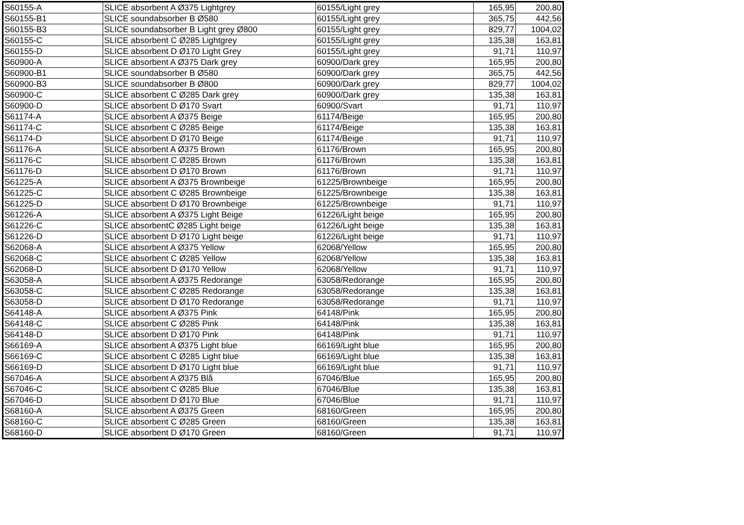| S60155-A | SLICE absorbent A Ø375 Lightgrey | 60155/Light grey | 165,95 | 200,80 |
| S60155-B1 | SLICE soundabsorber B Ø580 | 60155/Light grey | 365,75 | 442,56 |
| S60155-B3 | SLICE soundabsorber B Light grey Ø800 | 60155/Light grey | 829,77 | 1004,02 |
| S60155-C | SLICE absorbent C Ø285 Lightgrey | 60155/Light grey | 135,38 | 163,81 |
| S60155-D | SLICE absorbent D Ø170 Light Grey | 60155/Light grey | 91,71 | 110,97 |
| S60900-A | SLICE absorbent A Ø375 Dark grey | 60900/Dark grey | 165,95 | 200,80 |
| S60900-B1 | SLICE soundabsorber B Ø580 | 60900/Dark grey | 365,75 | 442,56 |
| S60900-B3 | SLICE soundabsorber B Ø800 | 60900/Dark grey | 829,77 | 1004,02 |
| S60900-C | SLICE absorbent C Ø285 Dark grey | 60900/Dark grey | 135,38 | 163,81 |
| S60900-D | SLICE absorbent D Ø170 Svart | 60900/Svart | 91,71 | 110,97 |
| S61174-A | SLICE absorbent A Ø375 Beige | 61174/Beige | 165,95 | 200,80 |
| S61174-C | SLICE absorbent C Ø285 Beige | 61174/Beige | 135,38 | 163,81 |
| S61174-D | SLICE absorbent D Ø170 Beige | 61174/Beige | 91,71 | 110,97 |
| S61176-A | SLICE absorbent A Ø375 Brown | 61176/Brown | 165,95 | 200,80 |
| S61176-C | SLICE absorbent C Ø285 Brown | 61176/Brown | 135,38 | 163,81 |
| S61176-D | SLICE absorbent D Ø170 Brown | 61176/Brown | 91,71 | 110,97 |
| S61225-A | SLICE absorbent A Ø375 Brownbeige | 61225/Brownbeige | 165,95 | 200,80 |
| S61225-C | SLICE absorbent C Ø285 Brownbeige | 61225/Brownbeige | 135,38 | 163,81 |
| S61225-D | SLICE absorbent D Ø170 Brownbeige | 61225/Brownbeige | 91,71 | 110,97 |
| S61226-A | SLICE absorbent A Ø375 Light Beige | 61226/Light beige | 165,95 | 200,80 |
| S61226-C | SLICE absorbentC Ø285 Light beige | 61226/Light beige | 135,38 | 163,81 |
| S61226-D | SLICE absorbent D Ø170 Light beige | 61226/Light beige | 91,71 | 110,97 |
| S62068-A | SLICE absorbent A Ø375 Yellow | 62068/Yellow | 165,95 | 200,80 |
| S62068-C | SLICE absorbent C Ø285 Yellow | 62068/Yellow | 135,38 | 163,81 |
| S62068-D | SLICE absorbent D Ø170 Yellow | 62068/Yellow | 91,71 | 110,97 |
| S63058-A | SLICE absorbent A Ø375 Redorange | 63058/Redorange | 165,95 | 200,80 |
| S63058-C | SLICE absorbent C Ø285 Redorange | 63058/Redorange | 135,38 | 163,81 |
| S63058-D | SLICE absorbent D Ø170 Redorange | 63058/Redorange | 91,71 | 110,97 |
| S64148-A | SLICE absorbent A Ø375 Pink | 64148/Pink | 165,95 | 200,80 |
| S64148-C | SLICE absorbent C Ø285 Pink | 64148/Pink | 135,38 | 163,81 |
| S64148-D | SLICE absorbent D Ø170 Pink | 64148/Pink | 91,71 | 110,97 |
| S66169-A | SLICE absorbent A Ø375 Light blue | 66169/Light blue | 165,95 | 200,80 |
| S66169-C | SLICE absorbent C Ø285 Light blue | 66169/Light blue | 135,38 | 163,81 |
| S66169-D | SLICE absorbent D Ø170 Light blue | 66169/Light blue | 91,71 | 110,97 |
| S67046-A | SLICE absorbent A Ø375 Blå | 67046/Blue | 165,95 | 200,80 |
| S67046-C | SLICE absorbent C Ø285 Blue | 67046/Blue | 135,38 | 163,81 |
| S67046-D | SLICE absorbent D Ø170 Blue | 67046/Blue | 91,71 | 110,97 |
| S68160-A | SLICE absorbent A Ø375 Green | 68160/Green | 165,95 | 200,80 |
| S68160-C | SLICE absorbent C Ø285 Green | 68160/Green | 135,38 | 163,81 |
| S68160-D | SLICE absorbent D Ø170 Green | 68160/Green | 91,71 | 110,97 |